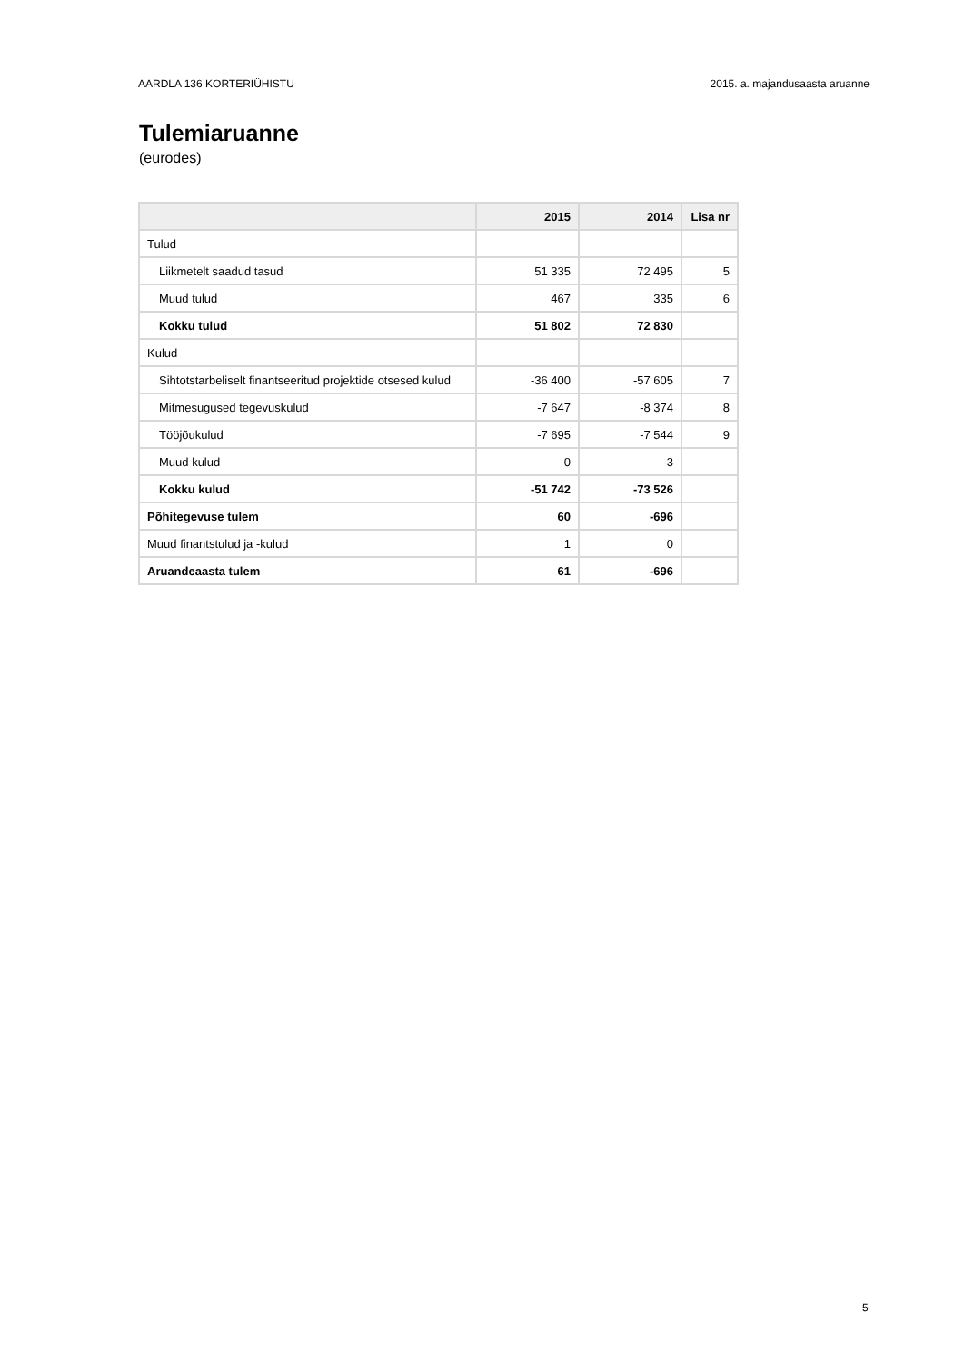AARDLA 136 KORTERIÜHISTU 2015. a. majandusaasta aruanne
Tulemiaruanne
(eurodes)
| | 2015 | 2014 | Lisa nr |
| --- | --- | --- | --- |
| Tulud | | | |
| Liikmetelt saadud tasud | 51 335 | 72 495 | 5 |
| Muud tulud | 467 | 335 | 6 |
| Kokku tulud | 51 802 | 72 830 | |
| Kulud | | | |
| Sihtotstarbeliselt finantseeritud projektide otsesed kulud | -36 400 | -57 605 | 7 |
| Mitmesugused tegevuskulud | -7 647 | -8 374 | 8 |
| Tööjõukulud | -7 695 | -7 544 | 9 |
| Muud kulud | 0 | -3 | |
| Kokku kulud | -51 742 | -73 526 | |
| Põhitegevuse tulem | 60 | -696 | |
| Muud finantstulud ja -kulud | 1 | 0 | |
| Aruandeaasta tulem | 61 | -696 | |
5